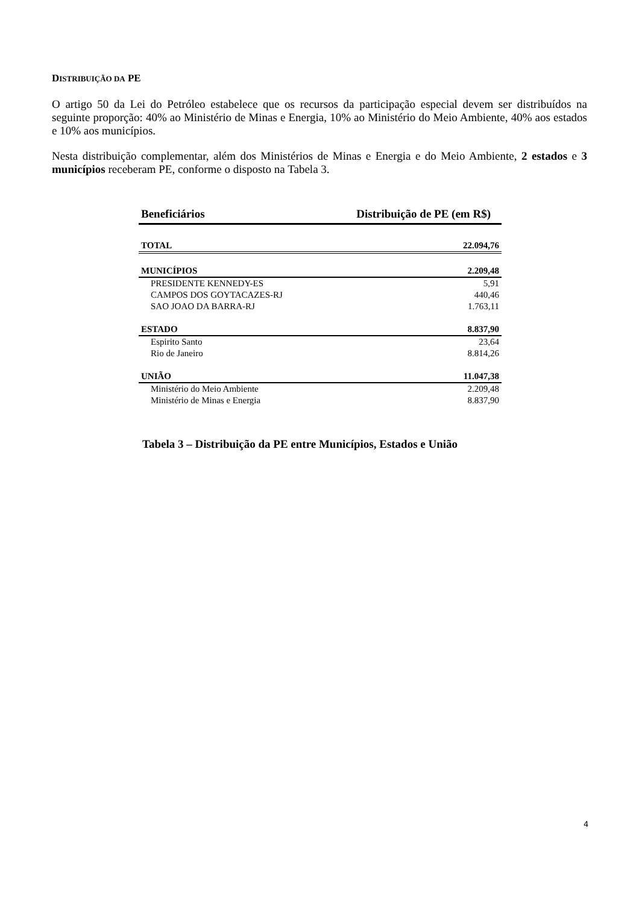DISTRIBUIÇÃO DA PE
O artigo 50 da Lei do Petróleo estabelece que os recursos da participação especial devem ser distribuídos na seguinte proporção: 40% ao Ministério de Minas e Energia, 10% ao Ministério do Meio Ambiente, 40% aos estados e 10% aos municípios.
Nesta distribuição complementar, além dos Ministérios de Minas e Energia e do Meio Ambiente, 2 estados e 3 municípios receberam PE, conforme o disposto na Tabela 3.
| Beneficiários | Distribuição de PE (em R$) |
| --- | --- |
| TOTAL | 22.094,76 |
| MUNICÍPIOS | 2.209,48 |
| PRESIDENTE KENNEDY-ES | 5,91 |
| CAMPOS DOS GOYTACAZES-RJ | 440,46 |
| SAO JOAO DA BARRA-RJ | 1.763,11 |
| ESTADO | 8.837,90 |
| Espirito Santo | 23,64 |
| Rio de Janeiro | 8.814,26 |
| UNIÃO | 11.047,38 |
| Ministério do Meio Ambiente | 2.209,48 |
| Ministério de Minas e Energia | 8.837,90 |
Tabela 3 – Distribuição da PE entre Municípios, Estados e União
4